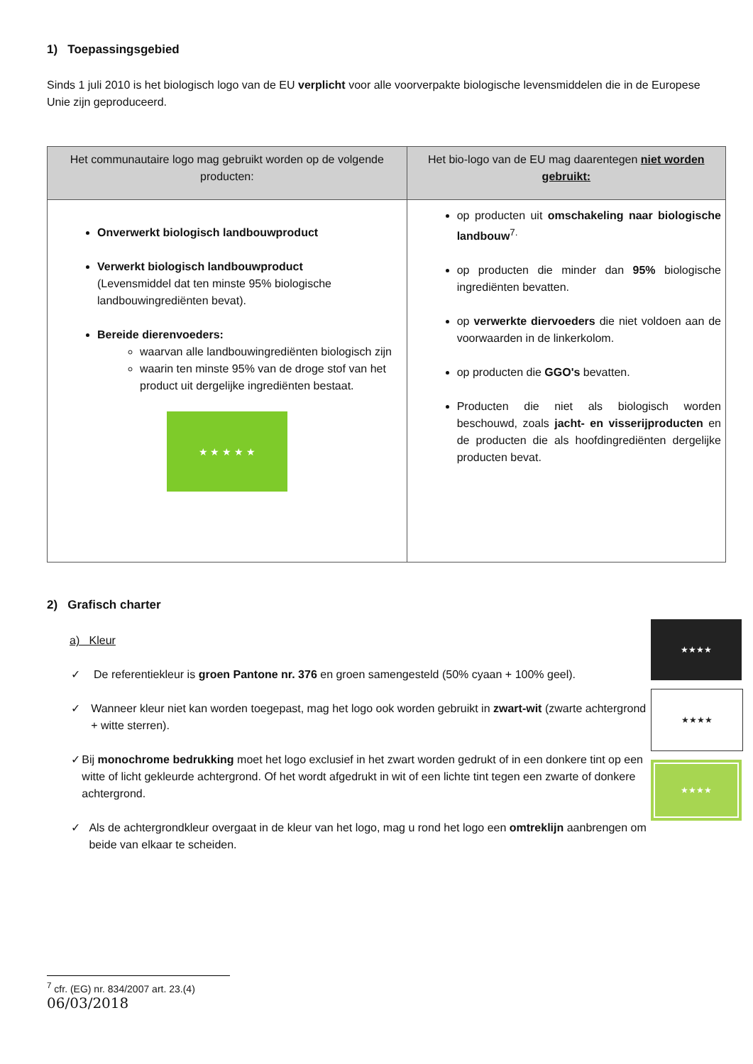1) Toepassingsgebied
Sinds 1 juli 2010 is het biologisch logo van de EU verplicht voor alle voorverpakte biologische levensmiddelen die in de Europese Unie zijn geproduceerd.
| Het communautaire logo mag gebruikt worden op de volgende producten: | Het bio-logo van de EU mag daarentegen niet worden gebruikt: |
| --- | --- |
| Onverwerkt biologisch landbouwproduct Verwerkt biologisch landbouwproduct (Levensmiddel dat ten minste 95% biologische landbouwingrediënten bevat). Bereide dierenvoeders: waarvan alle landbouwingrediënten biologisch zijn waarin ten minste 95% van de droge stof van het product uit dergelijke ingrediënten bestaat. ★ ★ ★ ★ ★ | op producten uit omschakeling naar biologische landbouw<sup>7.</sup> op producten die minder dan 95% biologische ingrediënten bevatten. op verwerkte diervoeders die niet voldoen aan de voorwaarden in de linkerkolom. op producten die GGO's bevatten. Producten die niet als biologisch worden beschouwd, zoals jacht- en visserijproducten en de producten die als hoofdingrediënten dergelijke producten bevat. |
2) Grafisch charter
a) Kleur
✓ De referentiekleur is groen Pantone nr. 376 en groen samengesteld (50% cyaan + 100% geel).
✓ Wanneer kleur niet kan worden toegepast, mag het logo ook worden gebruikt in zwart-wit (zwarte achtergrond + witte sterren).
✓ Bij monochrome bedrukking moet het logo exclusief in het zwart worden gedrukt of in een donkere tint op een witte of licht gekleurde achtergrond. Of het wordt afgedrukt in wit of een lichte tint tegen een zwarte of donkere achtergrond.
✓ Als de achtergrondkleur overgaat in de kleur van het logo, mag u rond het logo een omtreklijn aanbrengen om beide van elkaar te scheiden.
★★★★
★★★★
★★★★
<sup>7</sup> cfr. (EG) nr. 834/2007 art. 23.(4)
06/03/2018